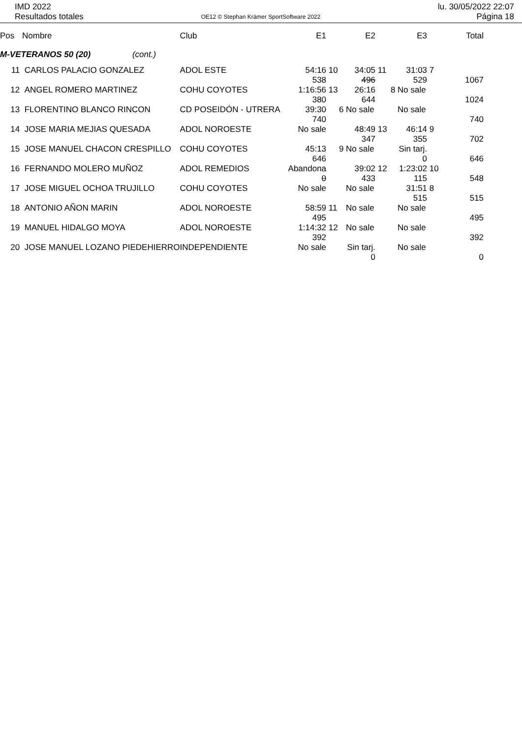IMD 2022
Resultados totales
OE12 © Stephan Krämer SportSoftware 2022
lu. 30/05/2022 22:07
Página 18
| Pos | Nombre | Club | E1 | | E2 | | E3 | | Total |
| --- | --- | --- | --- | --- | --- | --- | --- | --- | --- |
| M-VETERANOS 50 (20) (cont.) | | | | | | | | | |
| 11 | CARLOS PALACIO GONZALEZ | ADOL ESTE | 54:16 | 10 | 34:05 | 11 | 31:03 | 7 | |
| | | | 538 | | 496 | | 529 | | 1067 |
| 12 | ANGEL ROMERO MARTINEZ | COHU COYOTES | 1:16:56 | 13 | 26:16 | 8 | No sale | | |
| | | | 380 | | 644 | | | | 1024 |
| 13 | FLORENTINO BLANCO RINCON | CD POSEIDÓN - UTRERA | 39:30 | 6 | No sale | | No sale | | |
| | | | 740 | | | | | | 740 |
| 14 | JOSE MARIA MEJIAS QUESADA | ADOL NOROESTE | No sale | | 48:49 | 13 | 46:14 | 9 | |
| | | | | | 347 | | 355 | | 702 |
| 15 | JOSE MANUEL CHACON CRESPILLO | COHU COYOTES | 45:13 | 9 | No sale | | Sin tarj. | | |
| | | | 646 | | | | 0 | | 646 |
| 16 | FERNANDO MOLERO MUÑOZ | ADOL REMEDIOS | Abandona | | 39:02 | 12 | 1:23:02 | 10 | |
| | | | 0 | | 433 | | 115 | | 548 |
| 17 | JOSE MIGUEL OCHOA TRUJILLO | COHU COYOTES | No sale | | No sale | | 31:51 | 8 | |
| | | | | | | | 515 | | 515 |
| 18 | ANTONIO AÑON MARIN | ADOL NOROESTE | 58:59 | 11 | No sale | | No sale | | |
| | | | 495 | | | | | | 495 |
| 19 | MANUEL HIDALGO MOYA | ADOL NOROESTE | 1:14:32 | 12 | No sale | | No sale | | |
| | | | 392 | | | | | | 392 |
| 20 | JOSE MANUEL LOZANO PIEDEHIERRO | INDEPENDIENTE | No sale | | Sin tarj. | | No sale | | |
| | | | | | 0 | | | | 0 |